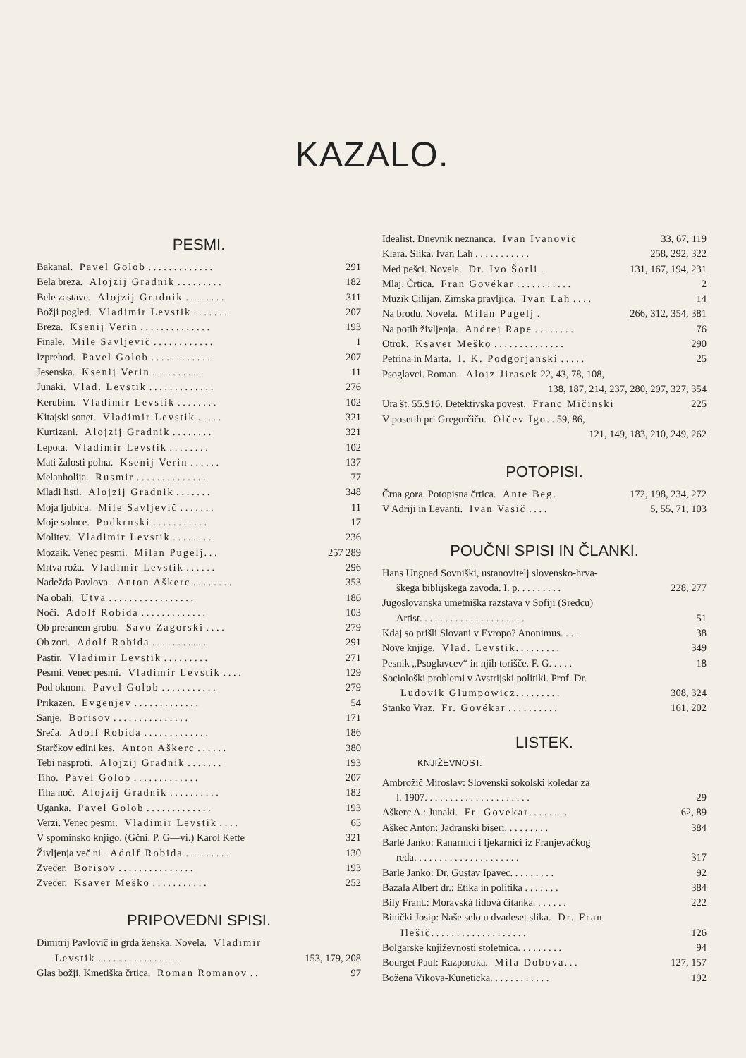KAZALO.
PESMI.
Bakanal. Pavel Golob . . . . . . . . . . . . . 291
Bela breza. Alojzij Gradnik . . . . . . . . . 182
Bele zastave. Alojzij Gradnik . . . . . . . . 311
Božji pogled. Vladimir Levstik . . . . . . . 207
Breza. Ksenij Verin . . . . . . . . . . . . . . 193
Finale. Mile Savljevič . . . . . . . . . . . . 1
Izprehod. Pavel Golob . . . . . . . . . . . . 207
Jesenska. Ksenij Verin . . . . . . . . . . 11
Junaki. Vlad. Levstik . . . . . . . . . . . . . 276
Kerubim. Vladimir Levstik . . . . . . . . 102
Kitajski sonet. Vladimir Levstik . . . . . 321
Kurtizani. Alojzij Gradnik . . . . . . . . 321
Lepota. Vladimir Levstik . . . . . . . . 102
Mati žalosti polna. Ksenij Verin . . . . . . 137
Melanholija. Rusmir . . . . . . . . . . . . . . 77
Mladi listi. Alojzij Gradnik . . . . . . . 348
Moja ljubica. Mile Savljevič . . . . . . . 11
Moje solnce. Podkrnski . . . . . . . . . . . 17
Molitev. Vladimir Levstik . . . . . . . . 236
Mozaik. Venec pesmi. Milan Pugelj. . . 257 289
Mrtva roža. Vladimir Levstik . . . . . . 296
Nadežda Pavlova. Anton Aškerc . . . . . . . . 353
Na obali. Utva . . . . . . . . . . . . . . . . . 186
Noči. Adolf Robida . . . . . . . . . . . . . 103
Ob preranem grobu. Savo Zagorski . . . . 279
Ob zori. Adolf Robida . . . . . . . . . . . 291
Pastir. Vladimir Levstik . . . . . . . . . 271
Pesmi. Venec pesmi. Vladimir Levstik . . . . 129
Pod oknom. Pavel Golob . . . . . . . . . . . 279
Prikazen. Evgenjev . . . . . . . . . . . . . 54
Sanje. Borisov . . . . . . . . . . . . . . . 171
Sreča. Adolf Robida . . . . . . . . . . . . . 186
Starčkov edini kes. Anton Aškerc . . . . . . 380
Tebi nasproti. Alojzij Gradnik . . . . . . . 193
Tiho. Pavel Golob . . . . . . . . . . . . . 207
Tiha noč. Alojzij Gradnik . . . . . . . . . . 182
Uganka. Pavel Golob . . . . . . . . . . . . . 193
Verzi. Venec pesmi. Vladimir Levstik . . . . 65
V spominsko knjigo. (Gčni. P. G—vi.) Karol Kette 321
Življenja več ni. Adolf Robida . . . . . . . . . 130
Zvečer. Borisov . . . . . . . . . . . . . . . 193
Zvečer. Ksaver Meško . . . . . . . . . . . 252
PRIPOVEDNI SPISI.
Dimitrij Pavlovič in grda ženska. Novela. Vladimir
Levstik . . . . . . . . . . . . . . . . 153, 179, 208
Glas božji. Kmetiška črtica. Roman Romanov . . 97
Idealist. Dnevnik neznanca. Ivan Ivanovič 33, 67, 119
Klara. Slika. Ivan Lah . . . . . . . . . . . 258, 292, 322
Med pešci. Novela. Dr. Ivo Šorli . 131, 167, 194, 231
Mlaj. Črtica. Fran Govékar . . . . . . . . . . . 2
Muzik Cilijan. Zimska pravljica. Ivan Lah . . . . 14
Na brodu. Novela. Milan Pugelj . 266, 312, 354, 381
Na potih življenja. Andrej Rape . . . . . . . . 76
Otrok. Ksaver Meško . . . . . . . . . . . . . . 290
Petrina in Marta. I. K. Podgorjanski . . . . . 25
Psoglavci. Roman. Alojz Jirasek 22, 43, 78, 108,
138, 187, 214, 237, 280, 297, 327, 354
Ura št. 55.916. Detektivska povest. Franc Mičinski 225
V posetih pri Gregorčiču. Olčev Igo. . 59, 86,
121, 149, 183, 210, 249, 262
POTOPISI.
Črna gora. Potopisna črtica. Ante Beg. 172, 198, 234, 272
V Adriji in Levanti. Ivan Vasič . . . . 5, 55, 71, 103
POUČNI SPISI IN ČLANKI.
Hans Ungnad Sovniški, ustanovitelj slovensko-hrva-
škega biblijskega zavoda. I. p. . . . . . . . . 228, 277
Jugoslovanska umetniška razstava v Sofiji (Sredcu)
Artist. . . . . . . . . . . . . . . . . . . . . 51
Kdaj so prišli Slovani v Evropo? Anonimus. . . . 38
Nove knjige. Vlad. Levstik. . . . . . . . . 349
Pesnik „Psoglavcev“ in njih torišče. F. G. . . . . 18
Sociološki problemi v Avstrijski politiki. Prof. Dr.
Ludovik Glumpowicz. . . . . . . . . 308, 324
Stanko Vraz. Fr. Govékar . . . . . . . . . . 161, 202
LISTEK.
KNJIŽEVNOST.
Ambrožič Miroslav: Slovenski sokolski koledar za
l. 1907. . . . . . . . . . . . . . . . . . . . . 29
Aškerc A.: Junaki. Fr. Govekar. . . . . . . . 62, 89
Aškec Anton: Jadranski biseri. . . . . . . . . 384
Barlè Janko: Ranarnici i ljekarnici iz Franjevačkog
reda. . . . . . . . . . . . . . . . . . . . . 317
Barle Janko: Dr. Gustav Ipavec. . . . . . . . . 92
Bazala Albert dr.: Etika in politika . . . . . . . 384
Bily Frant.: Moravská lidová čitanka. . . . . . . 222
Binički Josip: Naše selo u dvadeset slika. Dr. Fran
Ilešič. . . . . . . . . . . . . . . . . . . 126
Bolgarske književnosti stoletnica. . . . . . . . . 94
Bourget Paul: Razporoka. Mila Dobova. . . 127, 157
Božena Vikova-Kuneticka. . . . . . . . . . . . 192